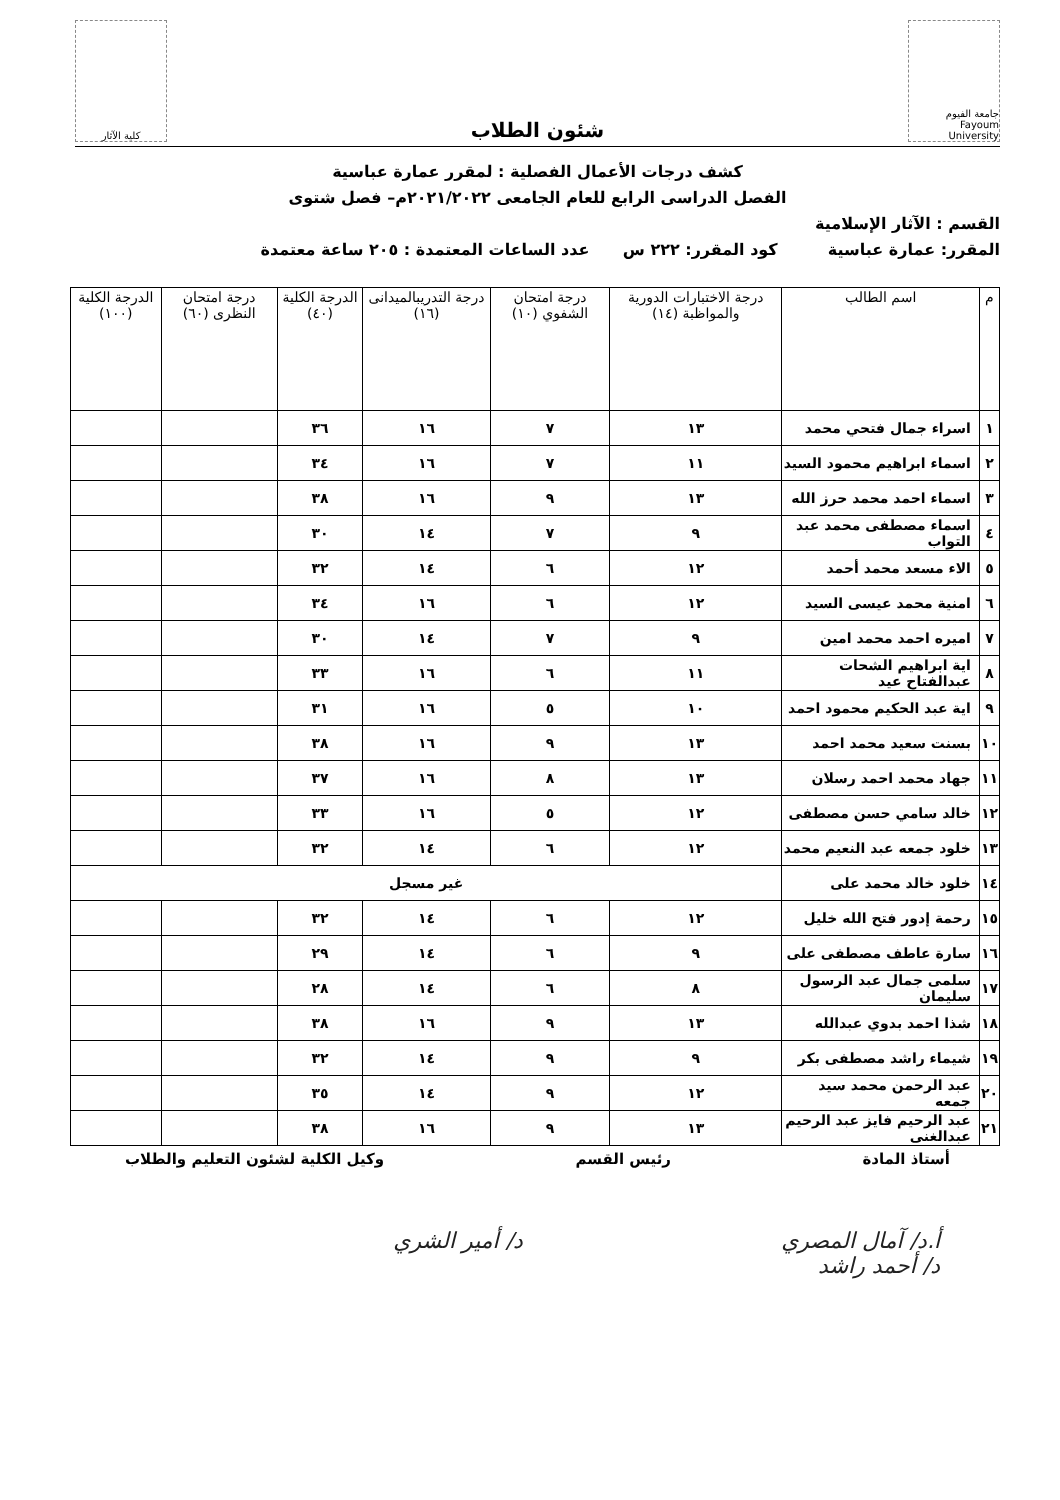جامعة الفيوم Fayoum University
شئون الطلاب
كلية الآثار
كشف درجات الأعمال الفصلية : لمقرر عمارة عباسية
الفصل الدراسى الرابع للعام الجامعى ٢٠٢١/٢٠٢٢م– فصل شتوى
القسم : الآثار الإسلامية
المقرر: عمارة عباسية كود المقرر: ٢٢٢ س عدد الساعات المعتمدة : ٢٠٥ ساعة معتمدة
| م | اسم الطالب | درجة الاختبارات الدورية والمواظبة (١٤) | درجة امتحان الشفوي (١٠) | درجة التدريبالميدانى (١٦) | الدرجة الكلية (٤٠) | درجة امتحان النظرى (٦٠) | الدرجة الكلية (١٠٠) |
| --- | --- | --- | --- | --- | --- | --- | --- |
| ١ | اسراء جمال فتحي محمد | ١٣ | ٧ | ١٦ | ٣٦ | | |
| ٢ | اسماء ابراهيم محمود السيد | ١١ | ٧ | ١٦ | ٣٤ | | |
| ٣ | اسماء احمد محمد حرز الله | ١٣ | ٩ | ١٦ | ٣٨ | | |
| ٤ | اسماء مصطفى محمد عبد التواب | ٩ | ٧ | ١٤ | ٣٠ | | |
| ٥ | الاء مسعد محمد أحمد | ١٢ | ٦ | ١٤ | ٣٢ | | |
| ٦ | امنية محمد عيسى السيد | ١٢ | ٦ | ١٦ | ٣٤ | | |
| ٧ | اميره احمد محمد امين | ٩ | ٧ | ١٤ | ٣٠ | | |
| ٨ | اية ابراهيم الشحات عبدالفتاح عيد | ١١ | ٦ | ١٦ | ٣٣ | | |
| ٩ | اية عبد الحكيم محمود احمد | ١٠ | ٥ | ١٦ | ٣١ | | |
| ١٠ | بسنت سعيد محمد احمد | ١٣ | ٩ | ١٦ | ٣٨ | | |
| ١١ | جهاد محمد احمد رسلان | ١٣ | ٨ | ١٦ | ٣٧ | | |
| ١٢ | خالد سامي حسن مصطفى | ١٢ | ٥ | ١٦ | ٣٣ | | |
| ١٣ | خلود جمعه عبد النعيم محمد | ١٢ | ٦ | ١٤ | ٣٢ | | |
| ١٤ | خلود خالد محمد على | غير مسجل | | | | | |
| ١٥ | رحمة إدور فتح الله خليل | ١٢ | ٦ | ١٤ | ٣٢ | | |
| ١٦ | سارة عاطف مصطفى على | ٩ | ٦ | ١٤ | ٢٩ | | |
| ١٧ | سلمى جمال عبد الرسول سليمان | ٨ | ٦ | ١٤ | ٢٨ | | |
| ١٨ | شذا احمد بدوي عبدالله | ١٣ | ٩ | ١٦ | ٣٨ | | |
| ١٩ | شيماء راشد مصطفى بكر | ٩ | ٩ | ١٤ | ٣٢ | | |
| ٢٠ | عبد الرحمن محمد سيد جمعه | ١٢ | ٩ | ١٤ | ٣٥ | | |
| ٢١ | عبد الرحيم فايز عبد الرحيم عبدالغنى | ١٣ | ٩ | ١٦ | ٣٨ | | |
أستاذ المادة رئيس القسم وكيل الكلية لشئون التعليم والطلاب
أ.د/ آمال المصري
د/ أحمد راشد د/ أمير الشري